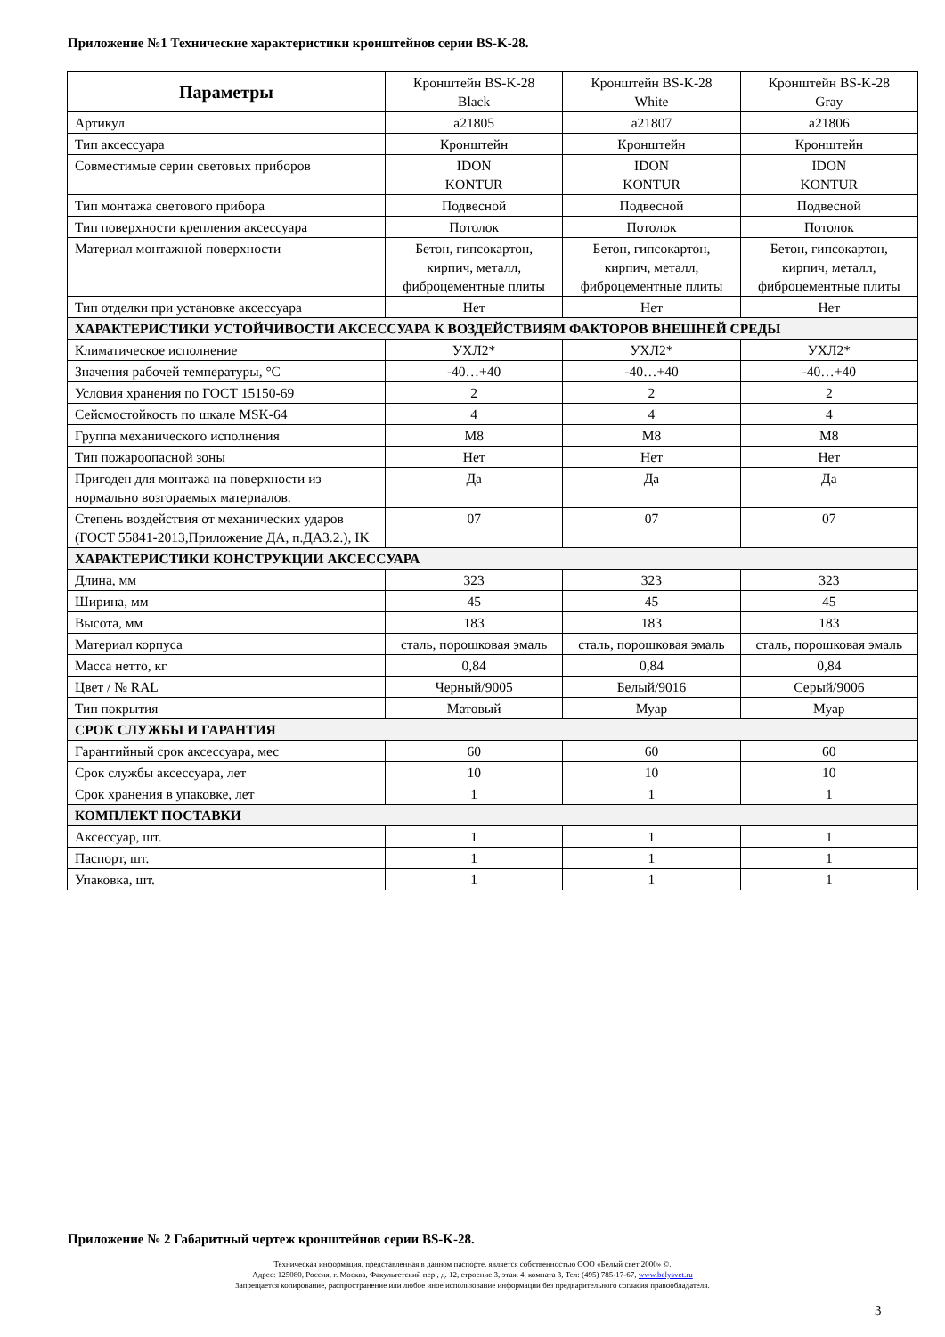Приложение №1 Технические характеристики кронштейнов серии BS-K-28.
| Параметры | Кронштейн BS-K-28 Black | Кронштейн BS-K-28 White | Кронштейн BS-K-28 Gray |
| --- | --- | --- | --- |
| Артикул | a21805 | a21807 | a21806 |
| Тип аксессуара | Кронштейн | Кронштейн | Кронштейн |
| Совместимые серии световых приборов | IDON KONTUR | IDON KONTUR | IDON KONTUR |
| Тип монтажа светового прибора | Подвесной | Подвесной | Подвесной |
| Тип поверхности крепления аксессуара | Потолок | Потолок | Потолок |
| Материал монтажной поверхности | Бетон, гипсокартон, кирпич, металл, фиброцементные плиты | Бетон, гипсокартон, кирпич, металл, фиброцементные плиты | Бетон, гипсокартон, кирпич, металл, фиброцементные плиты |
| Тип отделки при установке аксессуара | Нет | Нет | Нет |
| ХАРАКТЕРИСТИКИ УСТОЙЧИВОСТИ АКСЕССУАРА К ВОЗДЕЙСТВИЯМ ФАКТОРОВ ВНЕШНЕЙ СРЕДЫ | | | |
| Климатическое исполнение | УХЛ2* | УХЛ2* | УХЛ2* |
| Значения рабочей температуры, °С | -40…+40 | -40…+40 | -40…+40 |
| Условия хранения по ГОСТ 15150-69 | 2 | 2 | 2 |
| Сейсмостойкость по шкале MSK-64 | 4 | 4 | 4 |
| Группа механического исполнения | М8 | М8 | М8 |
| Тип пожароопасной зоны | Нет | Нет | Нет |
| Пригоден для монтажа на поверхности из нормально возгораемых материалов. | Да | Да | Да |
| Степень воздействия от механических ударов (ГОСТ 55841-2013,Приложение ДА, п.ДА3.2.), IK | 07 | 07 | 07 |
| ХАРАКТЕРИСТИКИ КОНСТРУКЦИИ АКСЕССУАРА | | | |
| Длина, мм | 323 | 323 | 323 |
| Ширина, мм | 45 | 45 | 45 |
| Высота, мм | 183 | 183 | 183 |
| Материал корпуса | сталь, порошковая эмаль | сталь, порошковая эмаль | сталь, порошковая эмаль |
| Масса нетто, кг | 0,84 | 0,84 | 0,84 |
| Цвет / № RAL | Черный/9005 | Белый/9016 | Серый/9006 |
| Тип покрытия | Матовый | Муар | Муар |
| СРОК СЛУЖБЫ И ГАРАНТИЯ | | | |
| Гарантийный срок аксессуара, мес | 60 | 60 | 60 |
| Срок службы аксессуара, лет | 10 | 10 | 10 |
| Срок хранения в упаковке, лет | 1 | 1 | 1 |
| КОМПЛЕКТ ПОСТАВКИ | | | |
| Аксессуар, шт. | 1 | 1 | 1 |
| Паспорт, шт. | 1 | 1 | 1 |
| Упаковка, шт. | 1 | 1 | 1 |
Приложение № 2 Габаритный чертеж кронштейнов серии BS-K-28.
Техническая информация, представленная в данном паспорте, является собственностью ООО «Белый свет 2000» ©.
Адрес: 125080, Россия, г. Москва, Факультетский пер., д. 12, строение 3, этаж 4, комната 3, Тел: (495) 785-17-67, www.belysvet.ru
Запрещается копирование, распространение или любое иное использование информации без предварительного согласия правообладателя.
3